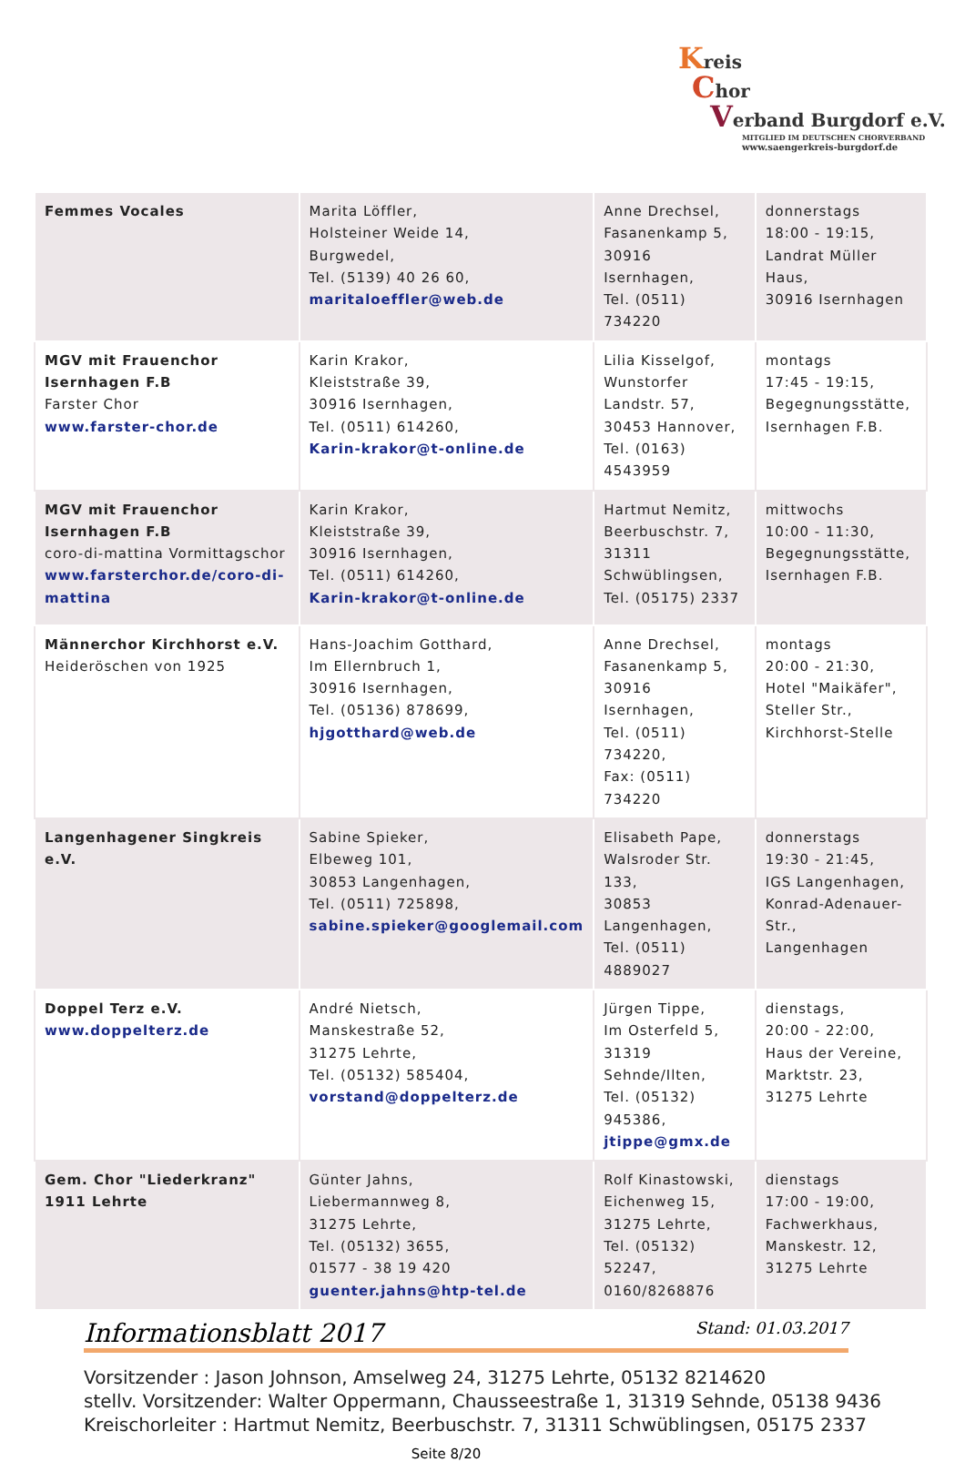Kreis
Chor
Verband Burgdorf e.V.
MITGLIED IM DEUTSCHEN CHORVERBAND
www.saengerkreis-burgdorf.de
| Femmes Vocales | Marita Löffler, Holsteiner Weide 14, Burgwedel, Tel. (5139) 40 26 60, maritaloeffler@web.de | Anne Drechsel, Fasanenkamp 5, 30916 Isernhagen, Tel. (0511) 734220 | donnerstags 18:00 - 19:15, Landrat Müller Haus, 30916 Isernhagen |
| MGV mit Frauenchor Isernhagen F.B Farster Chor www.farster-chor.de | Karin Krakor, Kleiststraße 39, 30916 Isernhagen, Tel. (0511) 614260, Karin-krakor@t-online.de | Lilia Kisselgof, Wunstorfer Landstr. 57, 30453 Hannover, Tel. (0163) 4543959 | montags 17:45 - 19:15, Begegnungsstätte, Isernhagen F.B. |
| MGV mit Frauenchor Isernhagen F.B coro-di-mattina Vormittagschor www.farsterchor.de/coro-di-mattina | Karin Krakor, Kleiststraße 39, 30916 Isernhagen, Tel. (0511) 614260, Karin-krakor@t-online.de | Hartmut Nemitz, Beerbuschstr. 7, 31311 Schwüblingsen, Tel. (05175) 2337 | mittwochs 10:00 - 11:30, Begegnungsstätte, Isernhagen F.B. |
| Männerchor Kirchhorst e.V. Heideröschen von 1925 | Hans-Joachim Gotthard, Im Ellernbruch 1, 30916 Isernhagen, Tel. (05136) 878699, hjgotthard@web.de | Anne Drechsel, Fasanenkamp 5, 30916 Isernhagen, Tel. (0511) 734220, Fax: (0511) 734220 | montags 20:00 - 21:30, Hotel "Maikäfer", Steller Str., Kirchhorst-Stelle |
| Langenhagener Singkreis e.V. | Sabine Spieker, Elbeweg 101, 30853 Langenhagen, Tel. (0511) 725898, sabine.spieker@googlemail.com | Elisabeth Pape, Walsroder Str. 133, 30853 Langenhagen, Tel. (0511) 4889027 | donnerstags 19:30 - 21:45, IGS Langenhagen, Konrad-Adenauer-Str., Langenhagen |
| Doppel Terz e.V. www.doppelterz.de | André Nietsch, Manskestraße 52, 31275 Lehrte, Tel. (05132) 585404, vorstand@doppelterz.de | Jürgen Tippe, Im Osterfeld 5, 31319 Sehnde/Ilten, Tel. (05132) 945386, jtippe@gmx.de | dienstags, 20:00 - 22:00, Haus der Vereine, Marktstr. 23, 31275 Lehrte |
| Gem. Chor "Liederkranz" 1911 Lehrte | Günter Jahns, Liebermannweg 8, 31275 Lehrte, Tel. (05132) 3655, 01577 - 38 19 420 guenter.jahns@htp-tel.de | Rolf Kinastowski, Eichenweg 15, 31275 Lehrte, Tel. (05132) 52247, 0160/8268876 | dienstags 17:00 - 19:00, Fachwerkhaus, Manskestr. 12, 31275 Lehrte |
Informationsblatt 2017 Stand: 01.03.2017
Vorsitzender : Jason Johnson, Amselweg 24, 31275 Lehrte, 05132 8214620
stellv. Vorsitzender: Walter Oppermann, Chausseestraße 1, 31319 Sehnde, 05138 9436
Kreischorleiter : Hartmut Nemitz, Beerbuschstr. 7, 31311 Schwüblingsen, 05175 2337
Seite 8/20